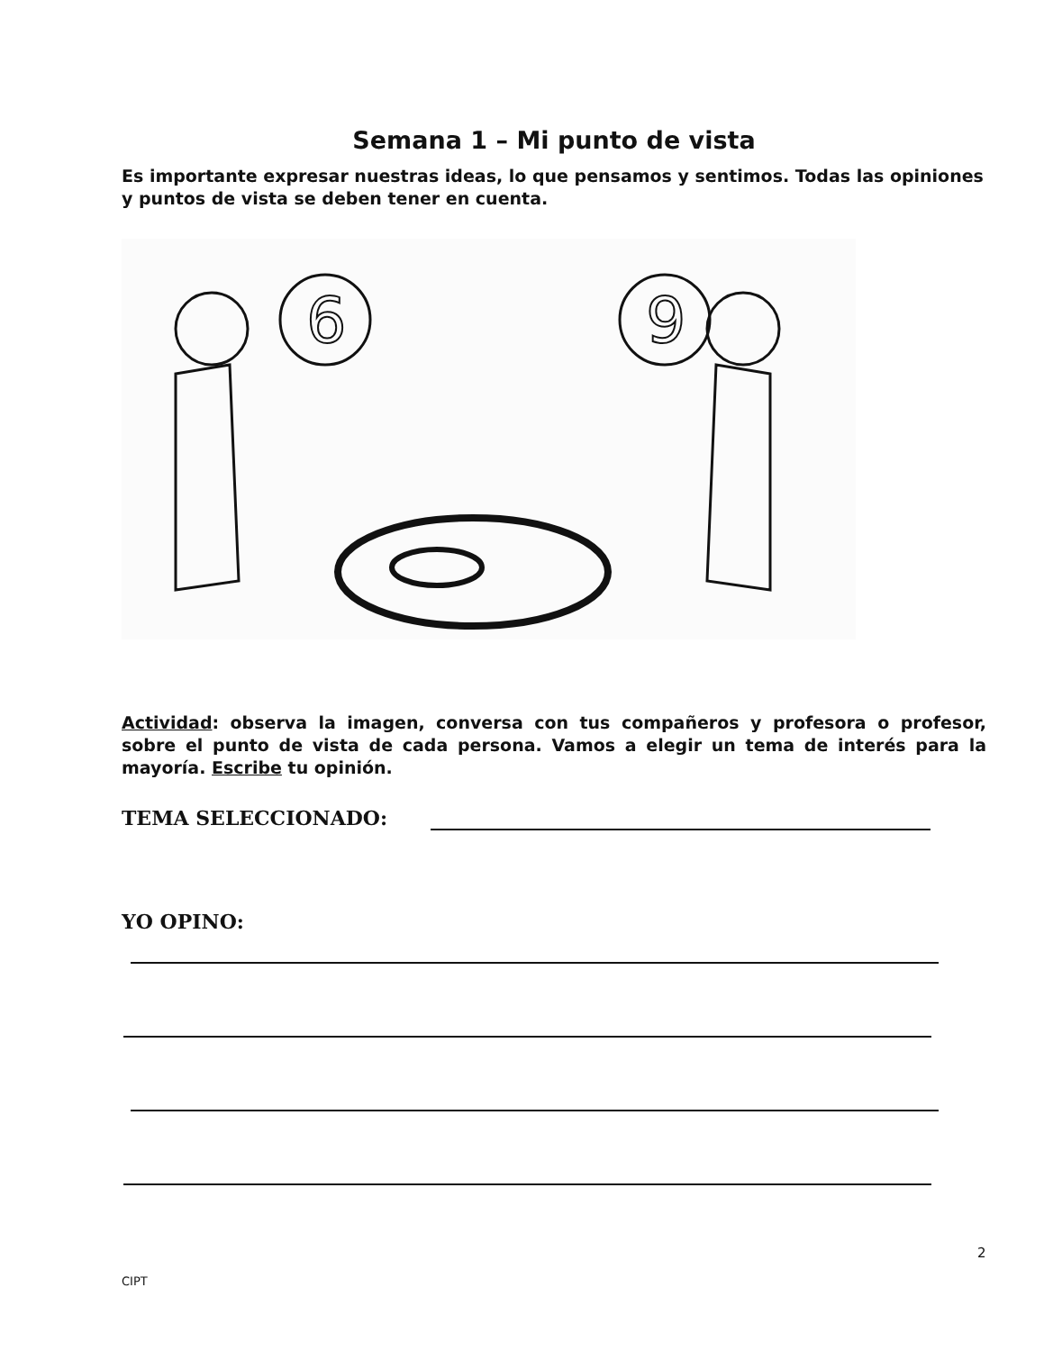Semana 1 – Mi punto de vista
Es importante expresar nuestras ideas, lo que pensamos y sentimos. Todas las opiniones y puntos de vista se deben tener en cuenta.
6
9
Actividad: observa la imagen, conversa con tus compañeros y profesora o profesor, sobre el punto de vista de cada persona. Vamos a elegir un tema de interés para la mayoría. Escribe tu opinión.
TEMA SELECCIONADO:
YO OPINO:
2
CIPT